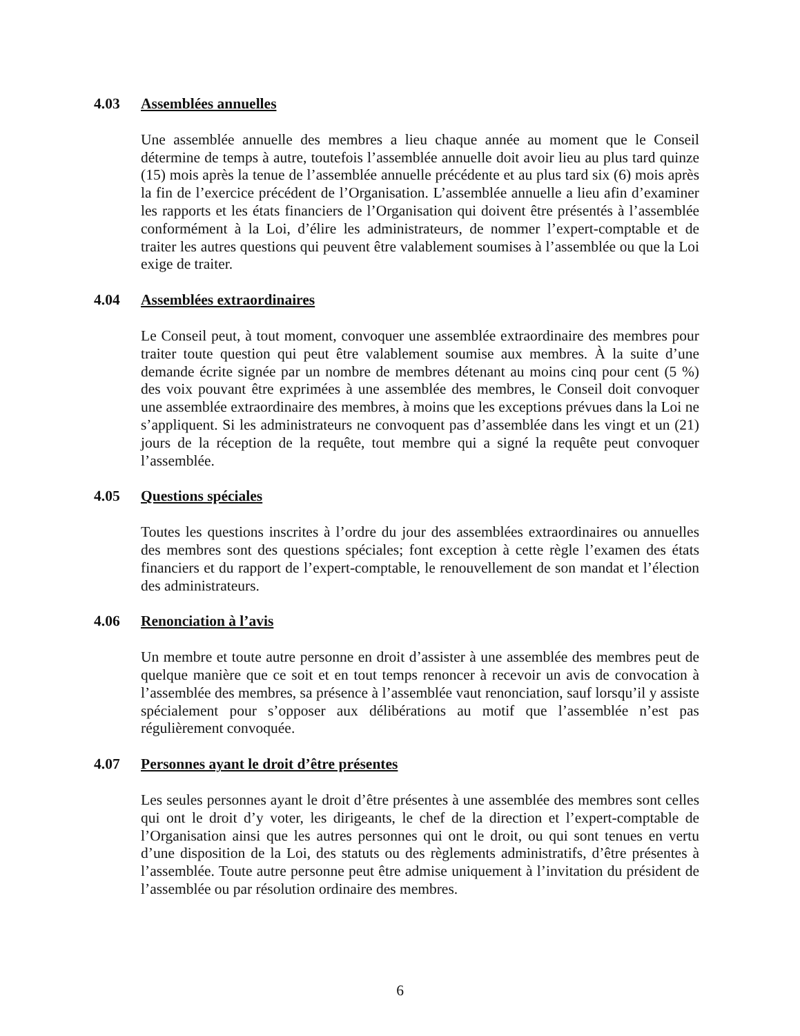4.03 Assemblées annuelles
Une assemblée annuelle des membres a lieu chaque année au moment que le Conseil détermine de temps à autre, toutefois l’assemblée annuelle doit avoir lieu au plus tard quinze (15) mois après la tenue de l’assemblée annuelle précédente et au plus tard six (6) mois après la fin de l’exercice précédent de l’Organisation. L’assemblée annuelle a lieu afin d’examiner les rapports et les états financiers de l’Organisation qui doivent être présentés à l’assemblée conformément à la Loi, d’élire les administrateurs, de nommer l’expert-comptable et de traiter les autres questions qui peuvent être valablement soumises à l’assemblée ou que la Loi exige de traiter.
4.04 Assemblées extraordinaires
Le Conseil peut, à tout moment, convoquer une assemblée extraordinaire des membres pour traiter toute question qui peut être valablement soumise aux membres. À la suite d’une demande écrite signée par un nombre de membres détenant au moins cinq pour cent (5 %) des voix pouvant être exprimées à une assemblée des membres, le Conseil doit convoquer une assemblée extraordinaire des membres, à moins que les exceptions prévues dans la Loi ne s’appliquent. Si les administrateurs ne convoquent pas d’assemblée dans les vingt et un (21) jours de la réception de la requête, tout membre qui a signé la requête peut convoquer l’assemblée.
4.05 Questions spéciales
Toutes les questions inscrites à l’ordre du jour des assemblées extraordinaires ou annuelles des membres sont des questions spéciales; font exception à cette règle l’examen des états financiers et du rapport de l’expert-comptable, le renouvellement de son mandat et l’élection des administrateurs.
4.06 Renonciation à l’avis
Un membre et toute autre personne en droit d’assister à une assemblée des membres peut de quelque manière que ce soit et en tout temps renoncer à recevoir un avis de convocation à l’assemblée des membres, sa présence à l’assemblée vaut renonciation, sauf lorsqu’il y assiste spécialement pour s’opposer aux délibérations au motif que l’assemblée n’est pas régulièrement convoquée.
4.07 Personnes ayant le droit d’être présentes
Les seules personnes ayant le droit d’être présentes à une assemblée des membres sont celles qui ont le droit d’y voter, les dirigeants, le chef de la direction et l’expert-comptable de l’Organisation ainsi que les autres personnes qui ont le droit, ou qui sont tenues en vertu d’une disposition de la Loi, des statuts ou des règlements administratifs, d’être présentes à l’assemblée. Toute autre personne peut être admise uniquement à l’invitation du président de l’assemblée ou par résolution ordinaire des membres.
6